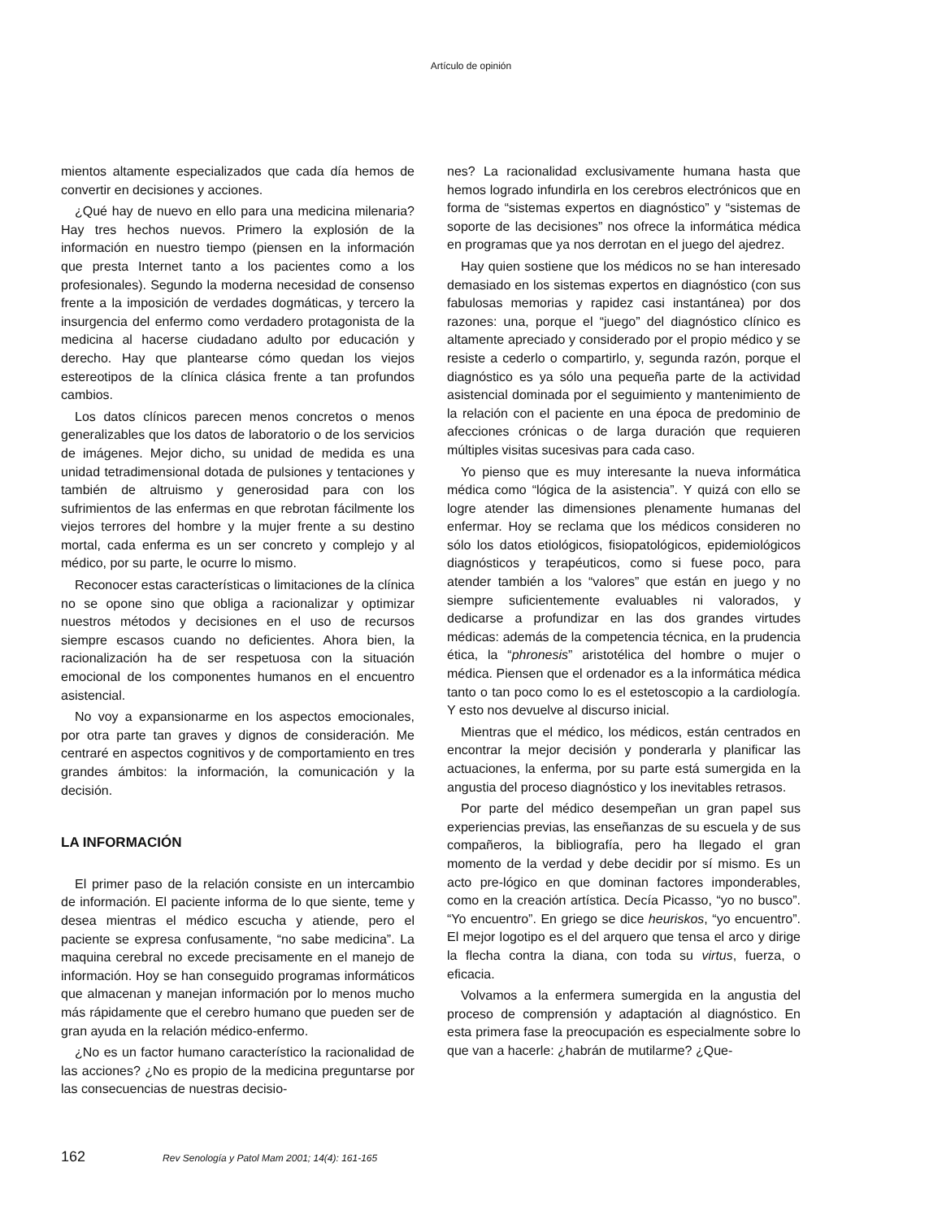Artículo de opinión
mientos altamente especializados que cada día hemos de convertir en decisiones y acciones.
¿Qué hay de nuevo en ello para una medicina milenaria? Hay tres hechos nuevos. Primero la explosión de la información en nuestro tiempo (piensen en la información que presta Internet tanto a los pacientes como a los profesionales). Segundo la moderna necesidad de consenso frente a la imposición de verdades dogmáticas, y tercero la insurgencia del enfermo como verdadero protagonista de la medicina al hacerse ciudadano adulto por educación y derecho. Hay que plantearse cómo quedan los viejos estereotipos de la clínica clásica frente a tan profundos cambios.
Los datos clínicos parecen menos concretos o menos generalizables que los datos de laboratorio o de los servicios de imágenes. Mejor dicho, su unidad de medida es una unidad tetradimensional dotada de pulsiones y tentaciones y también de altruismo y generosidad para con los sufrimientos de las enfermas en que rebrotan fácilmente los viejos terrores del hombre y la mujer frente a su destino mortal, cada enferma es un ser concreto y complejo y al médico, por su parte, le ocurre lo mismo.
Reconocer estas características o limitaciones de la clínica no se opone sino que obliga a racionalizar y optimizar nuestros métodos y decisiones en el uso de recursos siempre escasos cuando no deficientes. Ahora bien, la racionalización ha de ser respetuosa con la situación emocional de los componentes humanos en el encuentro asistencial.
No voy a expansionarme en los aspectos emocionales, por otra parte tan graves y dignos de consideración. Me centraré en aspectos cognitivos y de comportamiento en tres grandes ámbitos: la información, la comunicación y la decisión.
LA INFORMACIÓN
El primer paso de la relación consiste en un intercambio de información. El paciente informa de lo que siente, teme y desea mientras el médico escucha y atiende, pero el paciente se expresa confusamente, “no sabe medicina”. La maquina cerebral no excede precisamente en el manejo de información. Hoy se han conseguido programas informáticos que almacenan y manejan información por lo menos mucho más rápidamente que el cerebro humano que pueden ser de gran ayuda en la relación médico-enfermo.
¿No es un factor humano característico la racionalidad de las acciones? ¿No es propio de la medicina preguntarse por las consecuencias de nuestras decisio-
nes? La racionalidad exclusivamente humana hasta que hemos logrado infundirla en los cerebros electrónicos que en forma de “sistemas expertos en diagnóstico” y “sistemas de soporte de las decisiones” nos ofrece la informática médica en programas que ya nos derrotan en el juego del ajedrez.
Hay quien sostiene que los médicos no se han interesado demasiado en los sistemas expertos en diagnóstico (con sus fabulosas memorias y rapidez casi instantánea) por dos razones: una, porque el “juego” del diagnóstico clínico es altamente apreciado y considerado por el propio médico y se resiste a cederlo o compartirlo, y, segunda razón, porque el diagnóstico es ya sólo una pequeña parte de la actividad asistencial dominada por el seguimiento y mantenimiento de la relación con el paciente en una época de predominio de afecciones crónicas o de larga duración que requieren múltiples visitas sucesivas para cada caso.
Yo pienso que es muy interesante la nueva informática médica como “lógica de la asistencia”. Y quizá con ello se logre atender las dimensiones plenamente humanas del enfermar. Hoy se reclama que los médicos consideren no sólo los datos etiológicos, fisiopatológicos, epidemiológicos diagnósticos y terapéuticos, como si fuese poco, para atender también a los “valores” que están en juego y no siempre suficientemente evaluables ni valorados, y dedicarse a profundizar en las dos grandes virtudes médicas: además de la competencia técnica, en la prudencia ética, la “phronesis” aristotélica del hombre o mujer o médica. Piensen que el ordenador es a la informática médica tanto o tan poco como lo es el estetoscopio a la cardiología. Y esto nos devuelve al discurso inicial.
Mientras que el médico, los médicos, están centrados en encontrar la mejor decisión y ponderarla y planificar las actuaciones, la enferma, por su parte está sumergida en la angustia del proceso diagnóstico y los inevitables retrasos.
Por parte del médico desempeñan un gran papel sus experiencias previas, las enseñanzas de su escuela y de sus compañeros, la bibliografía, pero ha llegado el gran momento de la verdad y debe decidir por sí mismo. Es un acto pre-lógico en que dominan factores imponderables, como en la creación artística. Decía Picasso, “yo no busco”. “Yo encuentro”. En griego se dice heuriskos, “yo encuentro”. El mejor logotipo es el del arquero que tensa el arco y dirige la flecha contra la diana, con toda su virtus, fuerza, o eficacia.
Volvamos a la enfermera sumergida en la angustia del proceso de comprensión y adaptación al diagnóstico. En esta primera fase la preocupación es especialmente sobre lo que van a hacerle: ¿habrán de mutilarme? ¿Que-
162 Rev Senología y Patol Mam 2001; 14(4): 161-165